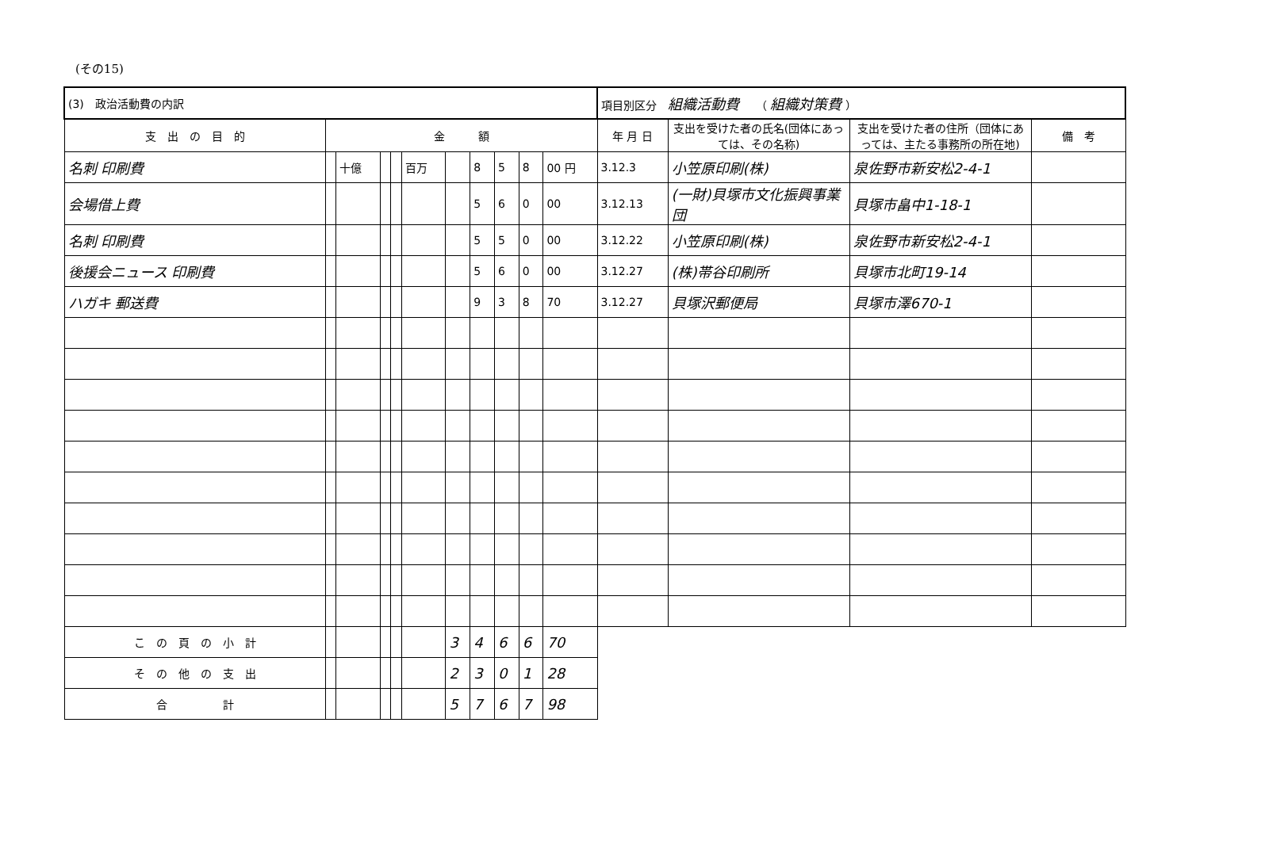(その15)
| (3) 政治活動費の内訳 | | | | | | | | | | | 項目別区分 組織活動費 （ 組織対策費 ） | | | |
| 支 出 の 目 的 | 金 額 | | | | | | | | | | 年 月 日 | 支出を受けた者の氏名(団体にあっては、その名称) | 支出を受けた者の住所（団体にあっては、主たる事務所の所在地) | 備 考 |
| 名刺 印刷費 | | 十億 | | | 百万 | | 8 | 5 | 8 | 00 円 | 3.12.3 | 小笠原印刷(株) | 泉佐野市新安松2-4-1 | |
| 会場借上費 | | | | | | | 5 | 6 | 0 | 00 | 3.12.13 | (一財)貝塚市文化振興事業団 | 貝塚市畠中1-18-1 | |
| 名刺 印刷費 | | | | | | | 5 | 5 | 0 | 00 | 3.12.22 | 小笠原印刷(株) | 泉佐野市新安松2-4-1 | |
| 後援会ニュース 印刷費 | | | | | | | 5 | 6 | 0 | 00 | 3.12.27 | (株)帯谷印刷所 | 貝塚市北町19-14 | |
| ハガキ 郵送費 | | | | | | | 9 | 3 | 8 | 70 | 3.12.27 | 貝塚沢郵便局 | 貝塚市澤670-1 | |
| こ の 頁 の 小 計 | | | | | | 3 | 4 | 6 | 6 | 70 | | | | |
| そ の 他 の 支 出 | | | | | | 2 | 3 | 0 | 1 | 28 | | | | |
| 合 計 | | | | | | 5 | 7 | 6 | 7 | 98 | | | | |